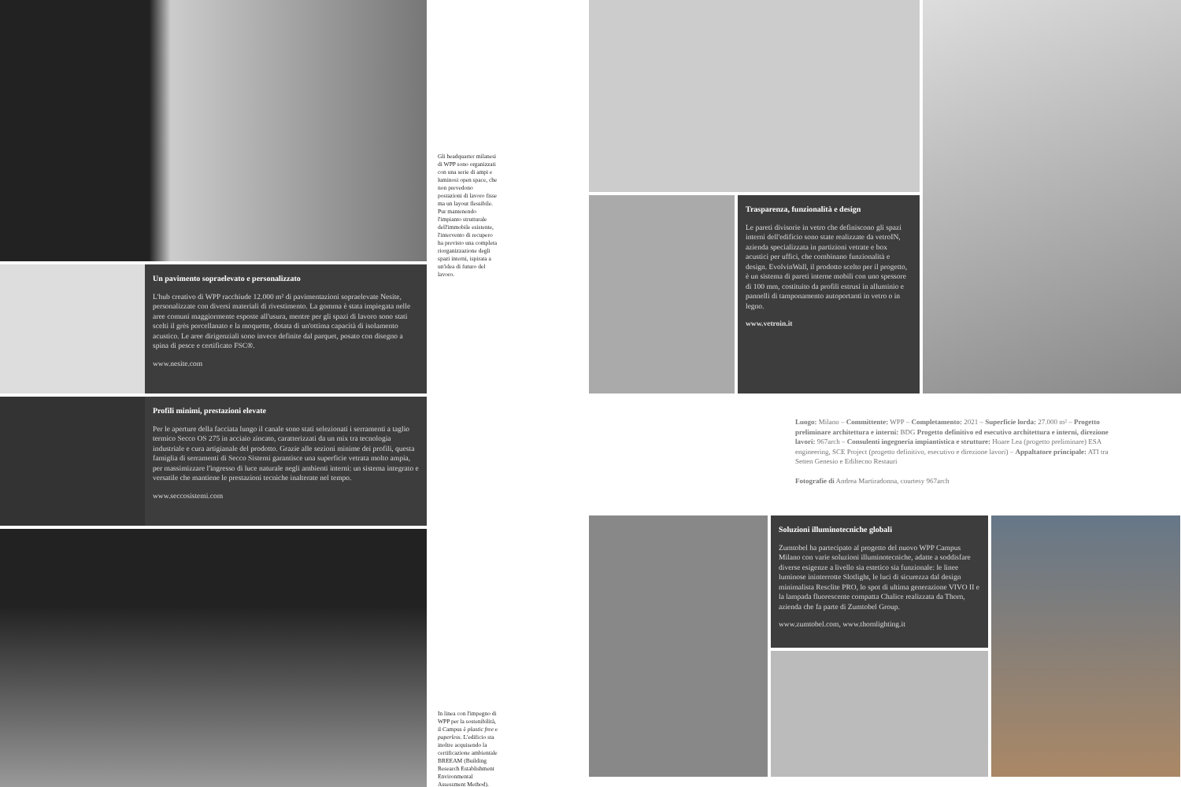Un pavimento sopraelevato e personalizzato
L'hub creativo di WPP racchiude 12.000 m² di pavimentazioni sopraelevate Nesite, personalizzate con diversi materiali di rivestimento. La gomma è stata impiegata nelle aree comuni maggiormente esposte all'usura, mentre per gli spazi di lavoro sono stati scelti il grès porcellanato e la moquette, dotata di un'ottima capacità di isolamento acustico. Le aree dirigenziali sono invece definite dal parquet, posato con disegno a spina di pesce e certificato FSC®.
www.nesite.com
Profili minimi, prestazioni elevate
Per le aperture della facciata lungo il canale sono stati selezionati i serramenti a taglio termico Secco OS 275 in acciaio zincato, caratterizzati da un mix tra tecnologia industriale e cura artigianale del prodotto. Grazie alle sezioni minime dei profili, questa famiglia di serramenti di Secco Sistemi garantisce una superficie vetrata molto ampia, per massimizzare l'ingresso di luce naturale negli ambienti interni: un sistema integrato e versatile che mantiene le prestazioni tecniche inalterate nel tempo.
www.seccosistemi.com
Gli headquarter milanesi di WPP sono organizzati con una serie di ampi e luminosi open space, che non prevedono postazioni di lavoro fisse ma un layout flessibile. Pur mantenendo l'impianto strutturale dell'immobile esistente, l'intervento di recupero ha previsto una completa riorganizzazione degli spazi interni, ispirata a un'idea di futuro del lavoro.
In linea con l'impegno di WPP per la sostenibilità, il Campus è plastic free e paperless. L'edificio sta inoltre acquisendo la certificazione ambientale BREEAM (Building Research Establishment Environmental Assessment Method).
Trasparenza, funzionalità e design
Le pareti divisorie in vetro che definiscono gli spazi interni dell'edificio sono state realizzate da vetroIN, azienda specializzata in partizioni vetrate e box acustici per uffici, che combinano funzionalità e design. EvolvinWall, il prodotto scelto per il progetto, è un sistema di pareti interne mobili con uno spessore di 100 mm, costituito da profili estrusi in alluminio e pannelli di tamponamento autoportanti in vetro o in legno.
www.vetroin.it
Luogo: Milano – Committente: WPP – Completamento: 2021 – Superficie lorda: 27.000 m² – Progetto preliminare architettura e interni: BDG Progetto definitivo ed esecutivo architettura e interni, direzione lavori: 967arch – Consulenti ingegneria impiantistica e strutture: Hoare Lea (progetto preliminare) ESA engineering, SCE Project (progetto definitivo, esecutivo e direzione lavori) – Appaltatore principale: ATI tra Setten Genesio e Ediltecno Restauri
Fotografie di Andrea Martiradonna, courtesy 967arch
Soluzioni illuminotecniche globali
Zumtobel ha partecipato al progetto del nuovo WPP Campus Milano con varie soluzioni illuminotecniche, adatte a soddisfare diverse esigenze a livello sia estetico sia funzionale: le linee luminose ininterrotte Slotlight, le luci di sicurezza dal design minimalista Resclite PRO, lo spot di ultima generazione VIVO II e la lampada fluorescente compatta Chalice realizzata da Thorn, azienda che fa parte di Zumtobel Group.
www.zumtobel.com, www.thornlighting.it